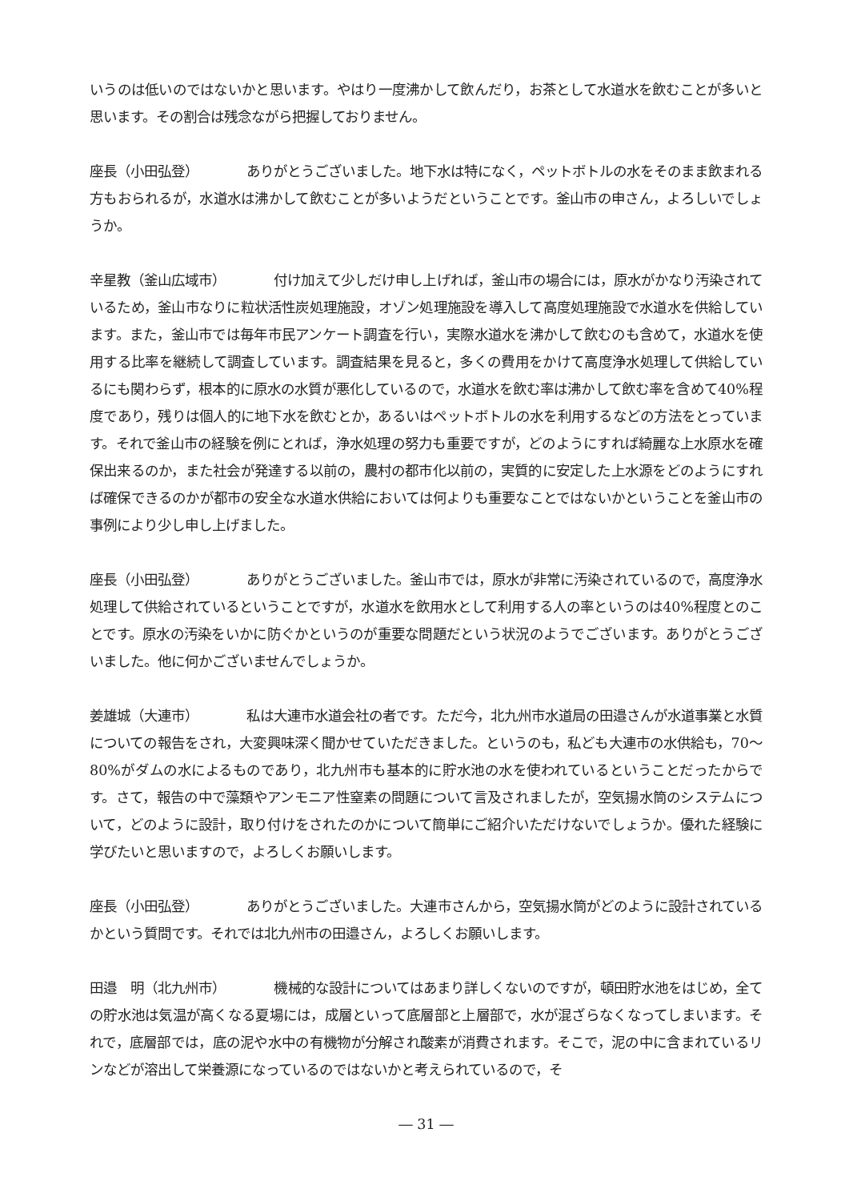いうのは低いのではないかと思います。やはり一度沸かして飲んだり，お茶として水道水を飲むことが多いと思います。その割合は残念ながら把握しておりません。
座長（小田弘登） ありがとうございました。地下水は特になく，ペットボトルの水をそのまま飲まれる方もおられるが，水道水は沸かして飲むことが多いようだということです。釜山市の申さん，よろしいでしょうか。
辛星教（釜山広域市） 付け加えて少しだけ申し上げれば，釜山市の場合には，原水がかなり汚染されているため，釜山市なりに粒状活性炭処理施設，オゾン処理施設を導入して高度処理施設で水道水を供給しています。また，釜山市では毎年市民アンケート調査を行い，実際水道水を沸かして飲むのも含めて，水道水を使用する比率を継続して調査しています。調査結果を見ると，多くの費用をかけて高度浄水処理して供給しているにも関わらず，根本的に原水の水質が悪化しているので，水道水を飲む率は沸かして飲む率を含めて40%程度であり，残りは個人的に地下水を飲むとか，あるいはペットボトルの水を利用するなどの方法をとっています。それで釜山市の経験を例にとれば，浄水処理の努力も重要ですが，どのようにすれば綺麗な上水原水を確保出来るのか，また社会が発達する以前の，農村の都市化以前の，実質的に安定した上水源をどのようにすれば確保できるのかが都市の安全な水道水供給においては何よりも重要なことではないかということを釜山市の事例により少し申し上げました。
座長（小田弘登） ありがとうございました。釜山市では，原水が非常に汚染されているので，高度浄水処理して供給されているということですが，水道水を飲用水として利用する人の率というのは40%程度とのことです。原水の汚染をいかに防ぐかというのが重要な問題だという状況のようでございます。ありがとうございました。他に何かございませんでしょうか。
姜雄城（大連市） 私は大連市水道会社の者です。ただ今，北九州市水道局の田邉さんが水道事業と水質についての報告をされ，大変興味深く聞かせていただきました。というのも，私ども大連市の水供給も，70～80%がダムの水によるものであり，北九州市も基本的に貯水池の水を使われているということだったからです。さて，報告の中で藻類やアンモニア性窒素の問題について言及されましたが，空気揚水筒のシステムについて，どのように設計，取り付けをされたのかについて簡単にご紹介いただけないでしょうか。優れた経験に学びたいと思いますので，よろしくお願いします。
座長（小田弘登） ありがとうございました。大連市さんから，空気揚水筒がどのように設計されているかという質問です。それでは北九州市の田邉さん，よろしくお願いします。
田邉　明（北九州市） 機械的な設計についてはあまり詳しくないのですが，頓田貯水池をはじめ，全ての貯水池は気温が高くなる夏場には，成層といって底層部と上層部で，水が混ざらなくなってしまいます。それで，底層部では，底の泥や水中の有機物が分解され酸素が消費されます。そこで，泥の中に含まれているリンなどが溶出して栄養源になっているのではないかと考えられているので，そ
― 31 ―